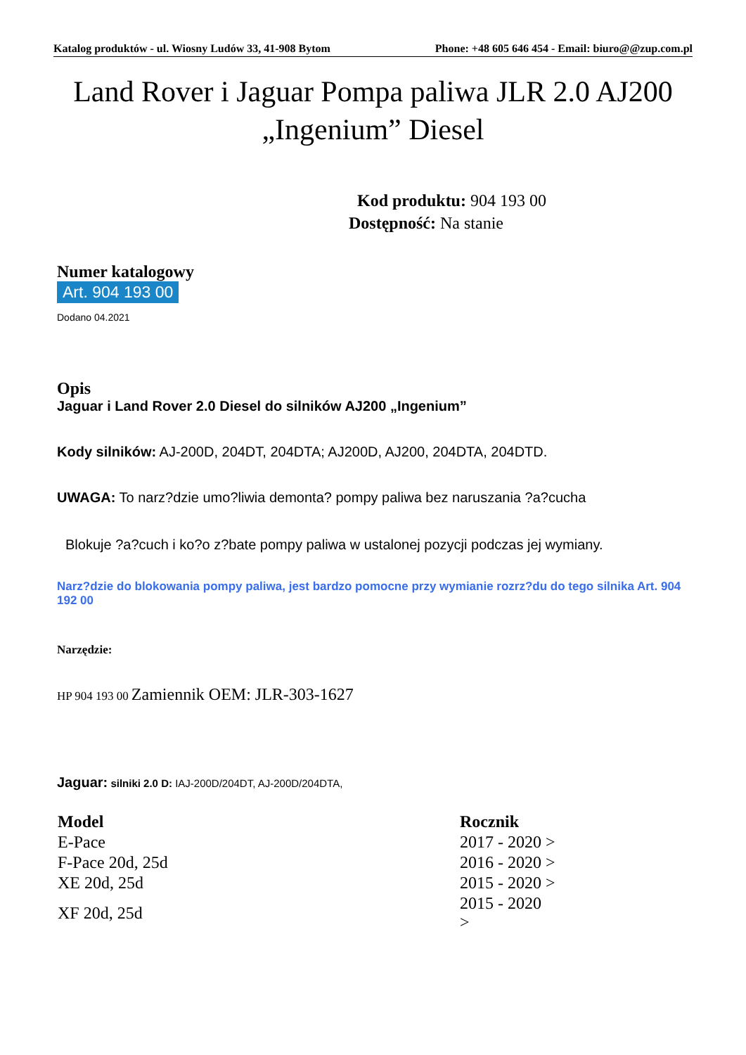Katalog produktów - ul. Wiosny Ludów 33, 41-908 Bytom Phone: +48 605 646 454 - Email: biuro@@zup.com.pl
Land Rover i Jaguar Pompa paliwa JLR 2.0 AJ200 „Ingenium” Diesel
Kod produktu: 904 193 00
Dostępność: Na stanie
Numer katalogowy
Art. 904 193 00
Dodano 04.2021
Opis
Jaguar i Land Rover 2.0 Diesel do silników AJ200 „Ingenium”
Kody silników: AJ-200D, 204DT, 204DTA; AJ200D, AJ200, 204DTA, 204DTD.
UWAGA: To narz?dzie umo?liwia demonta? pompy paliwa bez naruszania ?a?cucha
Blokuje ?a?cuch i ko?o z?bate pompy paliwa w ustalonej pozycji podczas jej wymiany.
Narz?dzie do blokowania pompy paliwa, jest bardzo pomocne przy wymianie rozrz?du do tego silnika Art. 904 192 00
Narzędzie:
HP 904 193 00 Zamiennik OEM: JLR-303-1627
Jaguar: silniki 2.0 D: IAJ-200D/204DT, AJ-200D/204DTA,
| Model | Rocznik |
| --- | --- |
| E-Pace | 2017 - 2020 > |
| F-Pace 20d, 25d | 2016 - 2020 > |
| XE 20d, 25d | 2015 - 2020 > |
| XF 20d, 25d | 2015 - 2020 > |